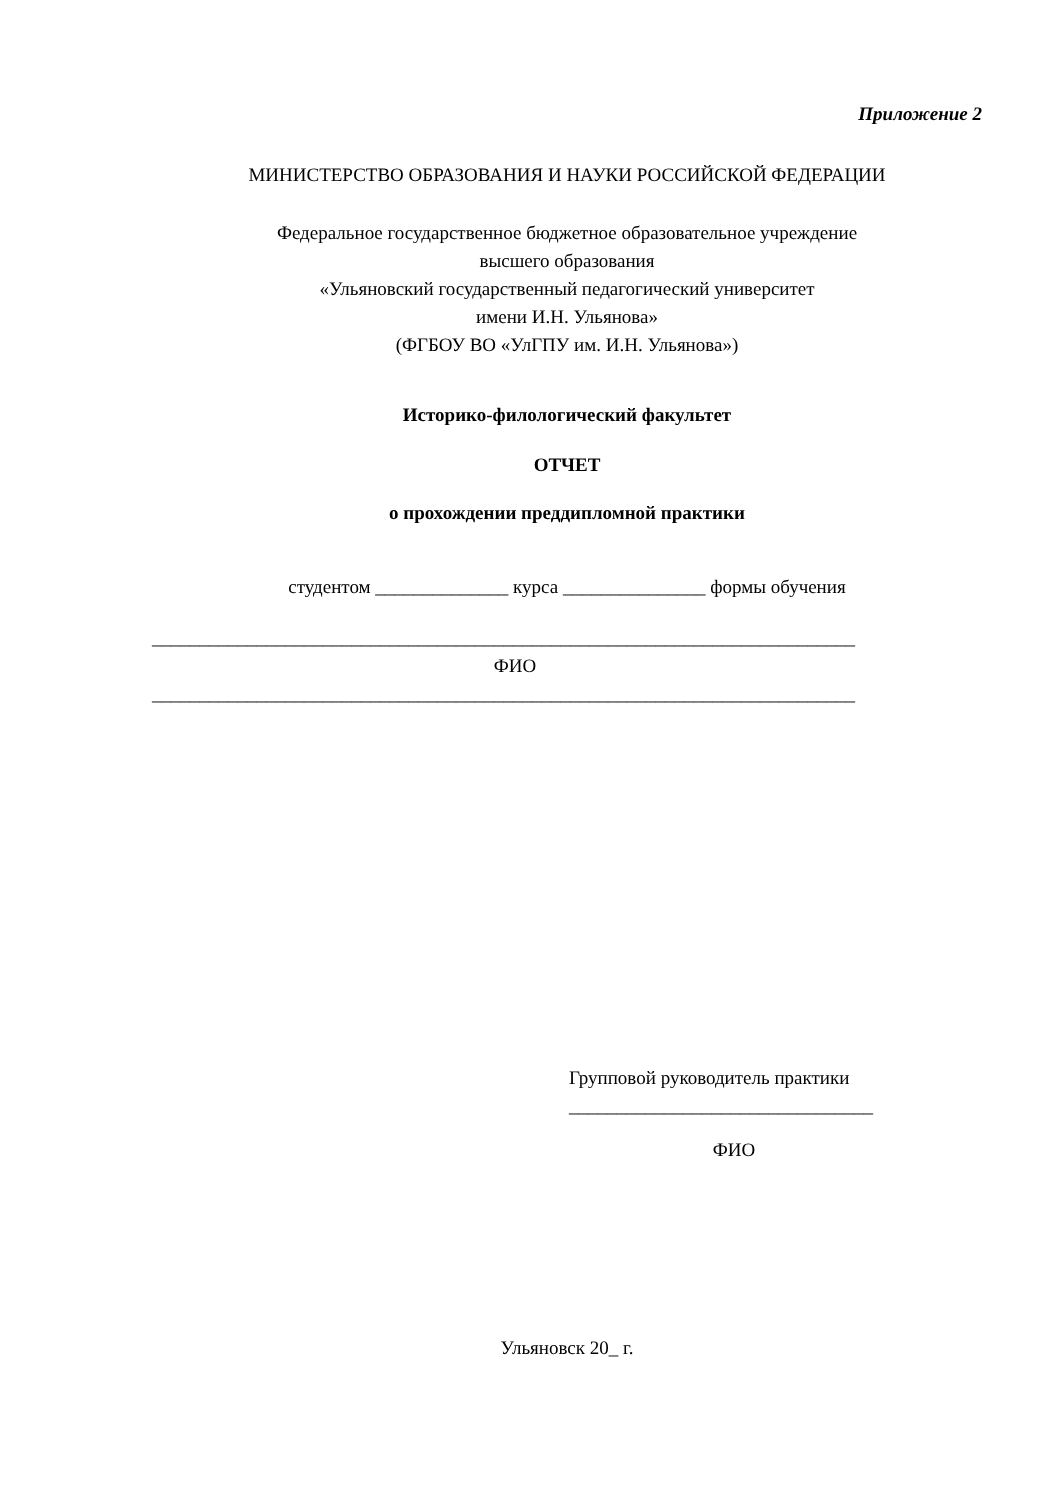Приложение 2
МИНИСТЕРСТВО ОБРАЗОВАНИЯ И НАУКИ РОССИЙСКОЙ ФЕДЕРАЦИИ
Федеральное государственное бюджетное образовательное учреждение
высшего образования
«Ульяновский государственный педагогический университет
имени И.Н. Ульянова»
(ФГБОУ ВО «УлГПУ им. И.Н. Ульянова»)
Историко-филологический факультет
ОТЧЕТ
о прохождении преддипломной практики
студентом ______________ курса _______________ формы обучения
__________________________________________________________________________
ФИО
__________________________________________________________________________
Групповой руководитель практики
________________________________
ФИО
Ульяновск 20_ г.